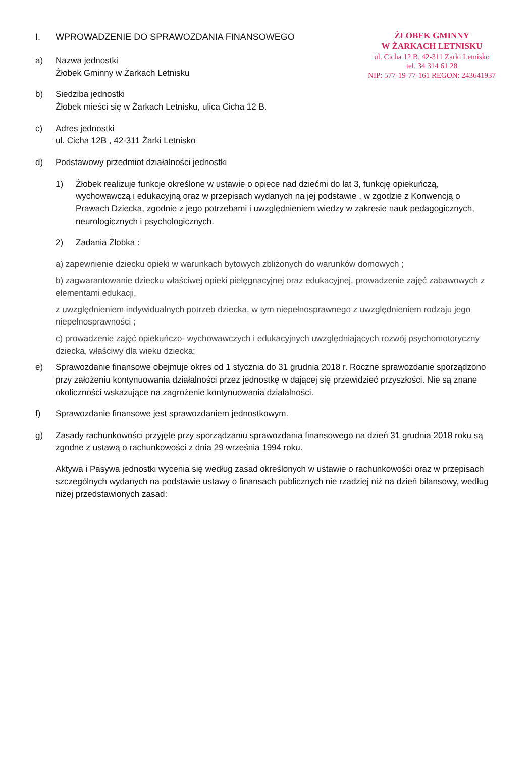ŻŁOBEK GMINNY
W ŻARKACH LETNISKU
ul. Cicha 12 B, 42-311 Żarki Letnisko
tel. 34 314 61 28
NIP: 577-19-77-161 REGON: 243641937
I. WPROWADZENIE DO SPRAWOZDANIA FINANSOWEGO
a) Nazwa jednostki
Żłobek Gminny w Żarkach Letnisku
b) Siedziba jednostki
Żłobek mieści się w Żarkach Letnisku, ulica Cicha 12 B.
c) Adres jednostki
ul. Cicha 12B , 42-311 Żarki Letnisko
d) Podstawowy przedmiot działalności jednostki
1) Żłobek realizuje funkcje określone w ustawie o opiece nad dziećmi do lat 3, funkcję opiekuńczą, wychowawczą i edukacyjną oraz w przepisach wydanych na jej podstawie , w zgodzie z Konwencją o Prawach Dziecka, zgodnie z jego potrzebami i uwzględnieniem wiedzy w zakresie nauk pedagogicznych, neurologicznych i psychologicznych.
2) Zadania Żłobka :
a) zapewnienie dziecku opieki w warunkach bytowych zbliżonych do warunków domowych ;
b) zagwarantowanie dziecku właściwej opieki pielęgnacyjnej oraz edukacyjnej, prowadzenie zajęć zabawowych z elementami edukacji,
z uwzględnieniem indywidualnych potrzeb dziecka, w tym niepełnosprawnego z uwzględnieniem rodzaju jego niepełnosprawności ;
c) prowadzenie zajęć opiekuńczo- wychowawczych i edukacyjnych uwzględniających rozwój psychomotoryczny dziecka, właściwy dla wieku dziecka;
e) Sprawozdanie finansowe obejmuje okres od 1 stycznia do 31 grudnia 2018 r. Roczne sprawozdanie sporządzono przy założeniu kontynuowania działalności przez jednostkę w dającej się przewidzieć przyszłości. Nie są znane okoliczności wskazujące na zagrożenie kontynuowania działalności.
f) Sprawozdanie finansowe jest sprawozdaniem jednostkowym.
g) Zasady rachunkowości przyjęte przy sporządzaniu sprawozdania finansowego na dzień 31 grudnia 2018 roku są zgodne z ustawą o rachunkowości z dnia 29 września 1994 roku.
Aktywa i Pasywa jednostki wycenia się według zasad określonych w ustawie o rachunkowości oraz w przepisach szczególnych wydanych na podstawie ustawy o finansach publicznych nie rzadziej niż na dzień bilansowy, według niżej przedstawionych zasad: